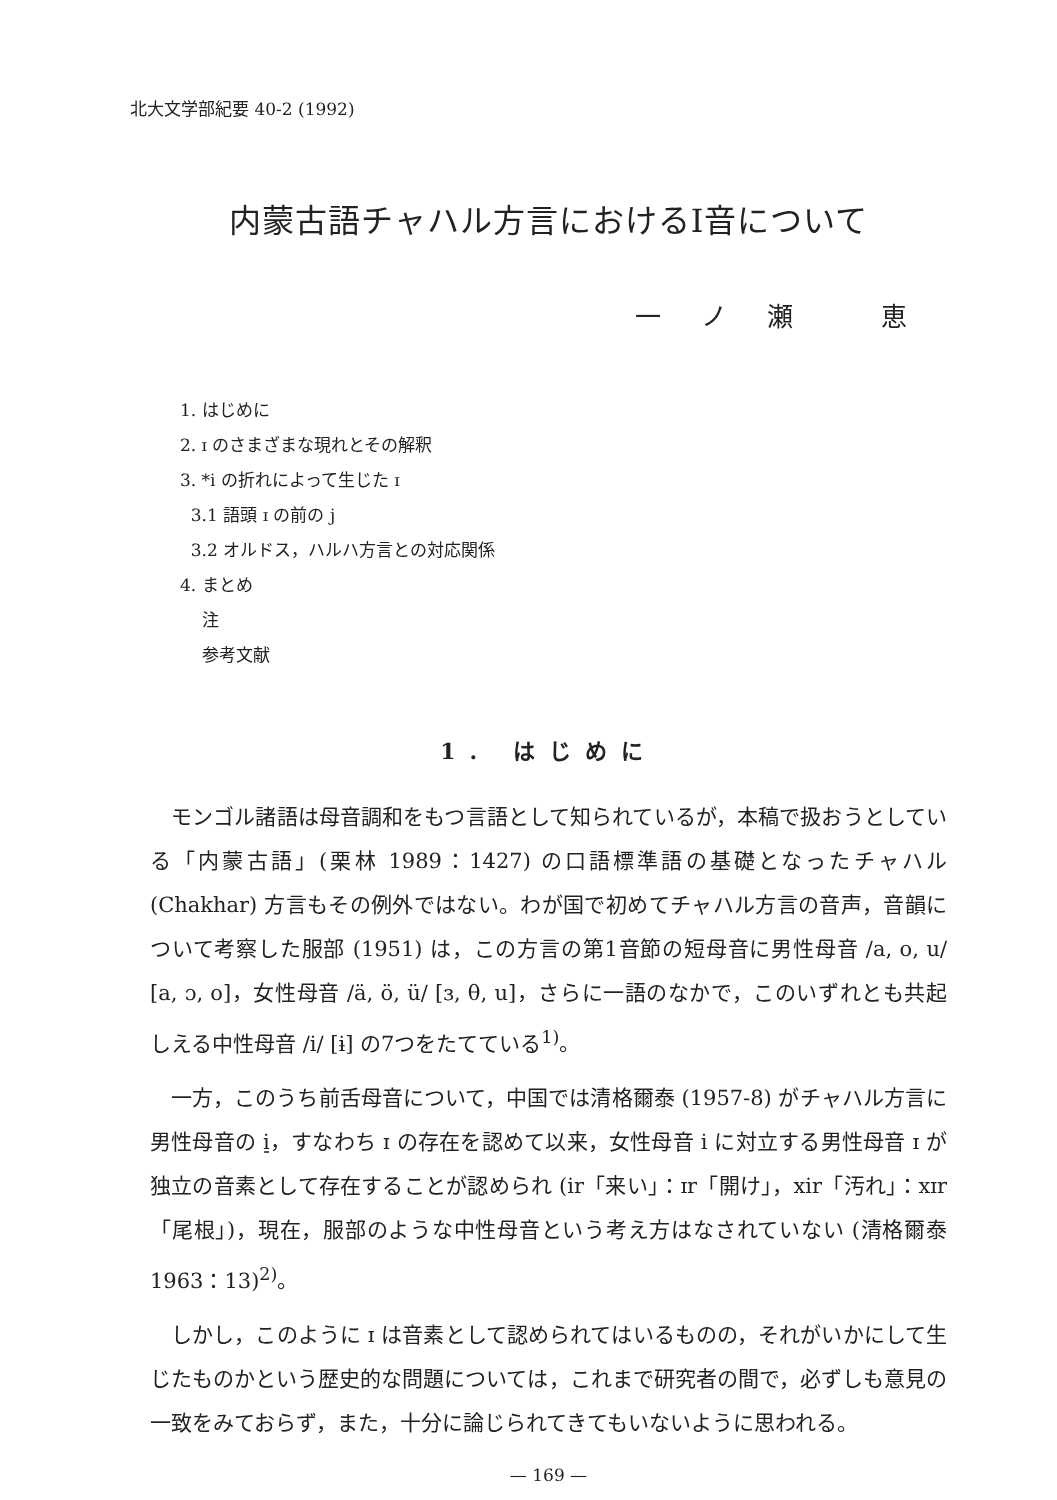北大文学部紀要 40-2 (1992)
内蒙古語チャハル方言におけるI音について
一ノ瀬 恵
1. はじめに
2. ɪ のさまざまな現れとその解釈
3. *i の折れによって生じた ɪ
3.1 語頭 ɪ の前の j
3.2 オルドス，ハルハ方言との対応関係
4. まとめ
注
参考文献
1. はじめに
モンゴル諸語は母音調和をもつ言語として知られているが，本稿で扱おうとしている「内蒙古語」(栗林 1989：1427) の口語標準語の基礎となったチャハル (Chakhar) 方言もその例外ではない。わが国で初めてチャハル方言の音声，音韻について考察した服部 (1951) は，この方言の第1音節の短母音に男性母音 /a, o, u/ [a, ɔ, o]，女性母音 /ä, ö, ü/ [ɜ, θ, u]，さらに一語のなかで，このいずれとも共起しえる中性母音 /i/ [ɨ] の7つをたてている<sup>1)</sup>。
一方，このうち前舌母音について，中国では清格爾泰 (1957-8) がチャハル方言に男性母音の i̠，すなわち ɪ の存在を認めて以来，女性母音 i に対立する男性母音 ɪ が独立の音素として存在することが認められ (ir「来い」：ɪr「開け」，xir「汚れ」：xɪr「尾根」)，現在，服部のような中性母音という考え方はなされていない (清格爾泰 1963：13)<sup>2)</sup>。
しかし，このように ɪ は音素として認められてはいるものの，それがいかにして生じたものかという歴史的な問題については，これまで研究者の間で，必ずしも意見の一致をみておらず，また，十分に論じられてきてもいないように思われる。
— 169 —